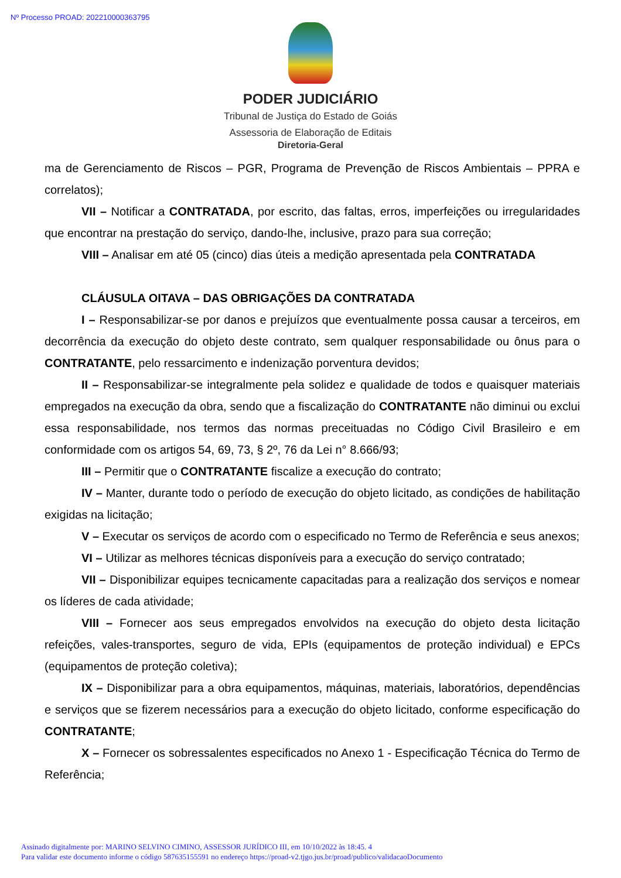Nº Processo PROAD: 202210000363795
PODER JUDICIÁRIO
Tribunal de Justiça do Estado de Goiás
Assessoria de Elaboração de Editais
Diretoria-Geral
ma de Gerenciamento de Riscos – PGR, Programa de Prevenção de Riscos Ambientais – PPRA e correlatos);
VII – Notificar a CONTRATADA, por escrito, das faltas, erros, imperfeições ou irregularidades que encontrar na prestação do serviço, dando-lhe, inclusive, prazo para sua correção;
VIII – Analisar em até 05 (cinco) dias úteis a medição apresentada pela CONTRATADA
CLÁUSULA OITAVA – DAS OBRIGAÇÕES DA CONTRATADA
I – Responsabilizar-se por danos e prejuízos que eventualmente possa causar a terceiros, em decorrência da execução do objeto deste contrato, sem qualquer responsabilidade ou ônus para o CONTRATANTE, pelo ressarcimento e indenização porventura devidos;
II – Responsabilizar-se integralmente pela solidez e qualidade de todos e quaisquer materiais empregados na execução da obra, sendo que a fiscalização do CONTRATANTE não diminui ou exclui essa responsabilidade, nos termos das normas preceituadas no Código Civil Brasileiro e em conformidade com os artigos 54, 69, 73, § 2º, 76 da Lei n° 8.666/93;
III – Permitir que o CONTRATANTE fiscalize a execução do contrato;
IV – Manter, durante todo o período de execução do objeto licitado, as condições de habilitação exigidas na licitação;
V – Executar os serviços de acordo com o especificado no Termo de Referência e seus anexos;
VI – Utilizar as melhores técnicas disponíveis para a execução do serviço contratado;
VII – Disponibilizar equipes tecnicamente capacitadas para a realização dos serviços e nomear os líderes de cada atividade;
VIII – Fornecer aos seus empregados envolvidos na execução do objeto desta licitação refeições, vales-transportes, seguro de vida, EPIs (equipamentos de proteção individual) e EPCs (equipamentos de proteção coletiva);
IX – Disponibilizar para a obra equipamentos, máquinas, materiais, laboratórios, dependências e serviços que se fizerem necessários para a execução do objeto licitado, conforme especificação do CONTRATANTE;
X – Fornecer os sobressalentes especificados no Anexo 1 - Especificação Técnica do Termo de Referência;
Assinado digitalmente por: MARINO SELVINO CIMINO, ASSESSOR JURÍDICO III, em 10/10/2022 às 18:45. 4
Para validar este documento informe o código 587635155591 no endereço https://proad-v2.tjgo.jus.br/proad/publico/validacaoDocumento